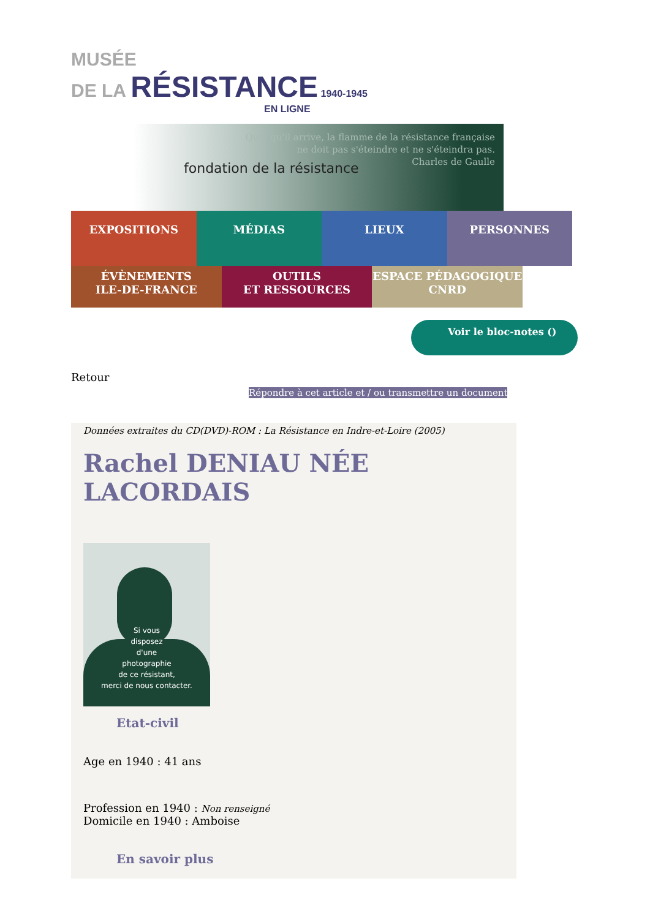MUSÉE
DE LA RÉSISTANCE 1940-1945
EN LIGNE
fondation de la résistance
Quoi qu'il arrive, la flamme de la résistance française
ne doit pas s'éteindre et ne s'éteindra pas.
Charles de Gaulle
EXPOSITIONS MÉDIAS LIEUX PERSONNES
ÉVÈNEMENTS
ILE-DE-FRANCE
OUTILS
ET RESSOURCES
ESPACE PÉDAGOGIQUE
CNRD
Voir le bloc-notes ()
Retour
Répondre à cet article et / ou transmettre un document
Données extraites du CD(DVD)-ROM : La Résistance en Indre-et-Loire (2005)
Rachel DENIAU NÉE LACORDAIS
Si vous
disposez
d'une
photographie
de ce résistant,
merci de nous contacter.
Etat-civil
Age en 1940 : 41 ans
Profession en 1940 : Non renseigné
Domicile en 1940 : Amboise
En savoir plus